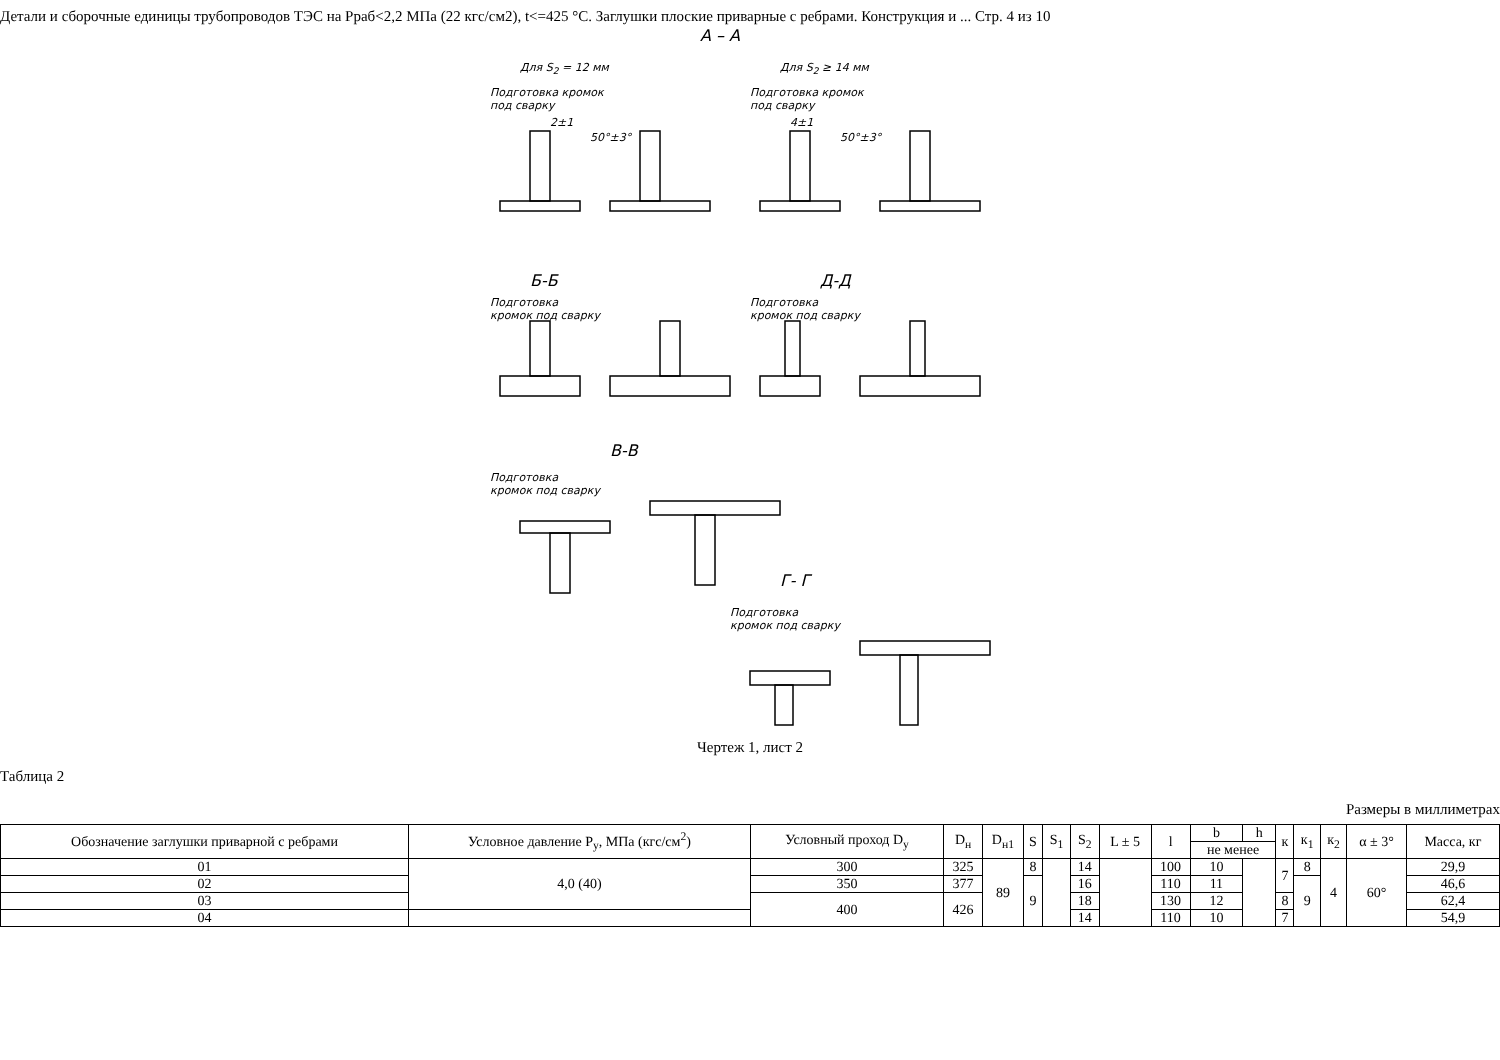Детали и сборочные единицы трубопроводов ТЭС на Рраб<2,2 МПа (22 кгс/см2), t<=425 °С. Заглушки плоские приварные с ребрами. Конструкция и ... Стр. 4 из 10
А – А
Для S<sub>2</sub> = 12 мм Для S<sub>2</sub> ≥ 14 мм
Подготовка кромок
под сварку
Подготовка кромок
под сварку
2±1
50°±3°
4±1
50°±3°
Б-Б Д-Д
Подготовка
кромок под сварку
Подготовка
кромок под сварку
В-В
Подготовка
кромок под сварку
Г- Г
Подготовка
кромок под сварку
Чертеж 1, лист 2
Таблица 2
Размеры в миллиметрах
| Обозначение заглушки приварной с ребрами | Условное давление P<sub>у</sub>, МПа (кгс/см<sup>2</sup>) | Условный проход D<sub>у</sub> | D<sub>н</sub> | D<sub>н1</sub> | S | S<sub>1</sub> | S<sub>2</sub> | L ± 5 | l | b | h | к | к<sub>1</sub> | к<sub>2</sub> | α ± 3° | Масса, кг |
| --- | --- | --- | --- | --- | --- | --- | --- | --- | --- | --- | --- | --- | --- | --- | --- | --- |
| | | | | | | | | | | не менее | | | | | | |
| 01 | 4,0 (40) | 300 | 325 | 89 | 8 | | 14 | | 100 | 10 | | 7 | 8 | 4 | 60° | 29,9 |
| 02 | | 350 | 377 | | 9 | | 16 | | 110 | 11 | | | 9 | | | 46,6 |
| 03 | | 400 | 426 | | | | 18 | | 130 | 12 | | 8 | | | | 62,4 |
| 04 | | | | | | | 14 | | 110 | 10 | | 7 | | | | 54,9 |